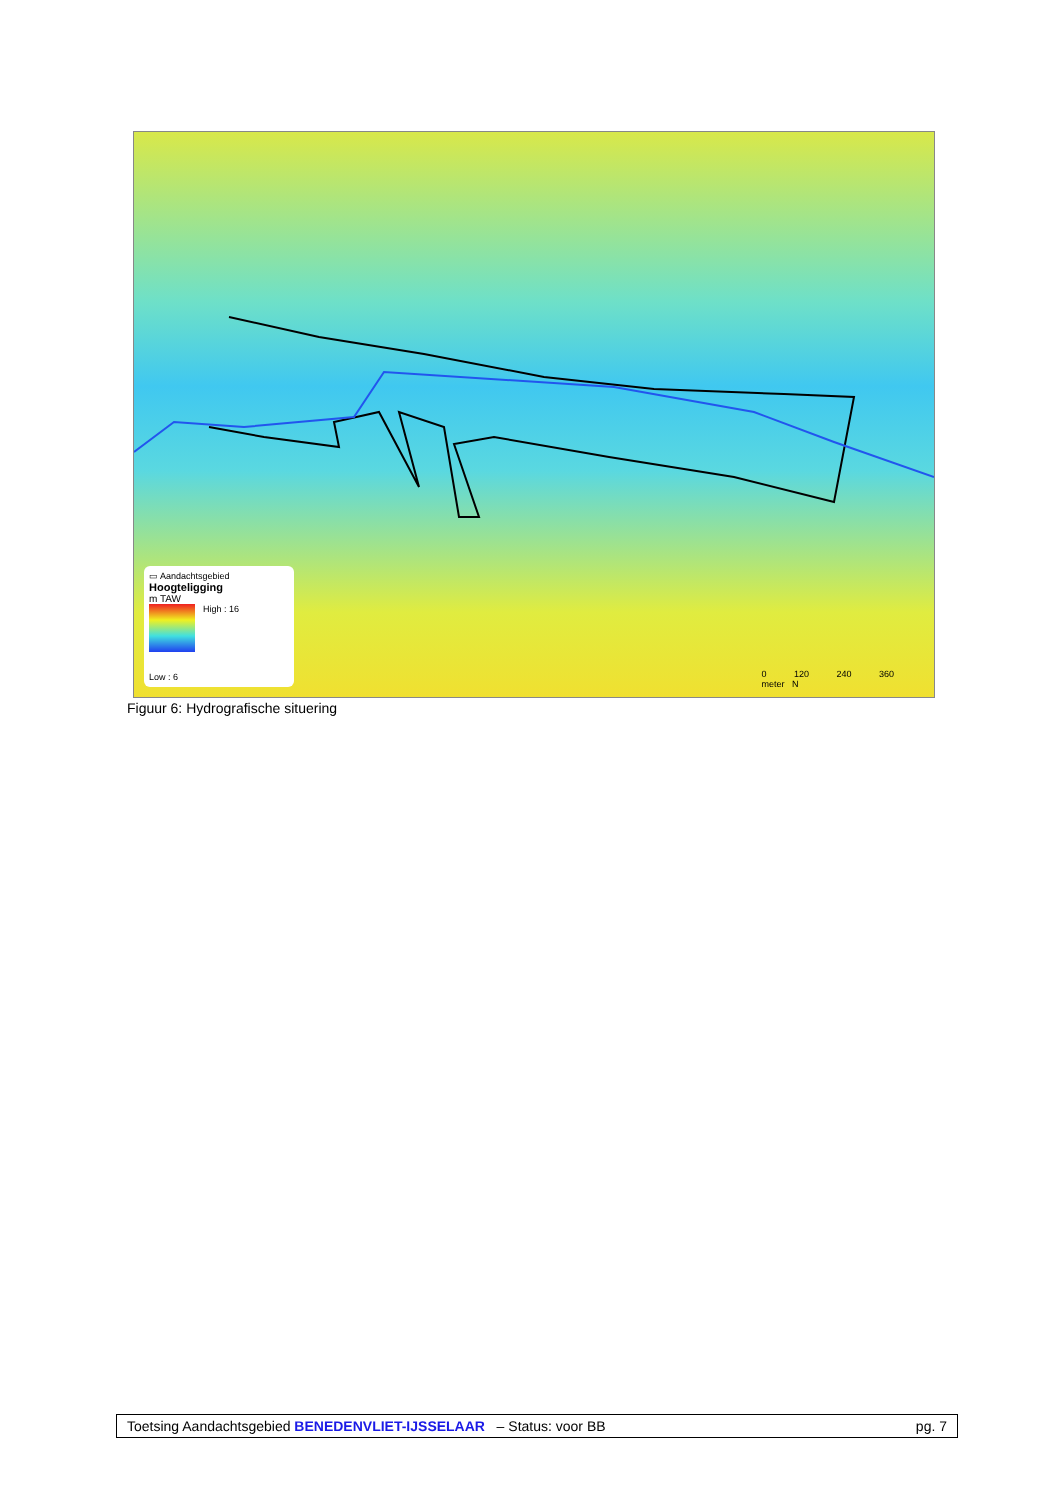▭ Aandachtsgebied
Hoogteligging
m TAW
High : 16
Low : 6
0 120 240 360
meter N
Figuur 6: Hydrografische situering
Toetsing Aandachtsgebied BENEDENVLIET-IJSSELAAR – Status: voor BB pg. 7